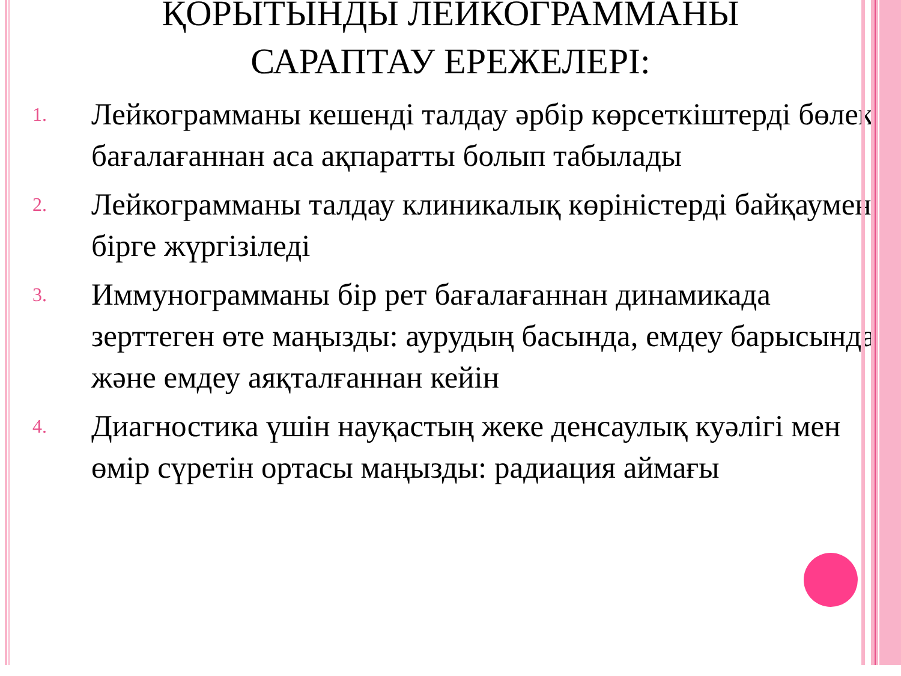ҚОРЫТЫНДЫ ЛЕЙКОГРАММАНЫ САРАПТАУ ЕРЕЖЕЛЕРІ:
1. Лейкограмманы кешенді талдау әрбір көрсеткіштерді бөлек бағалағаннан аса ақпаратты болып табылады
2. Лейкограмманы талдау клиникалық көріністерді байқаумен бірге жүргізіледі
3. Иммунограмманы бір рет бағалағаннан динамикада зерттеген өте маңызды: аурудың басында, емдеу барысында және емдеу аяқталғаннан кейін
4. Диагностика үшін науқастың жеке денсаулық куәлігі мен өмір сүретін ортасы маңызды: радиация аймағы